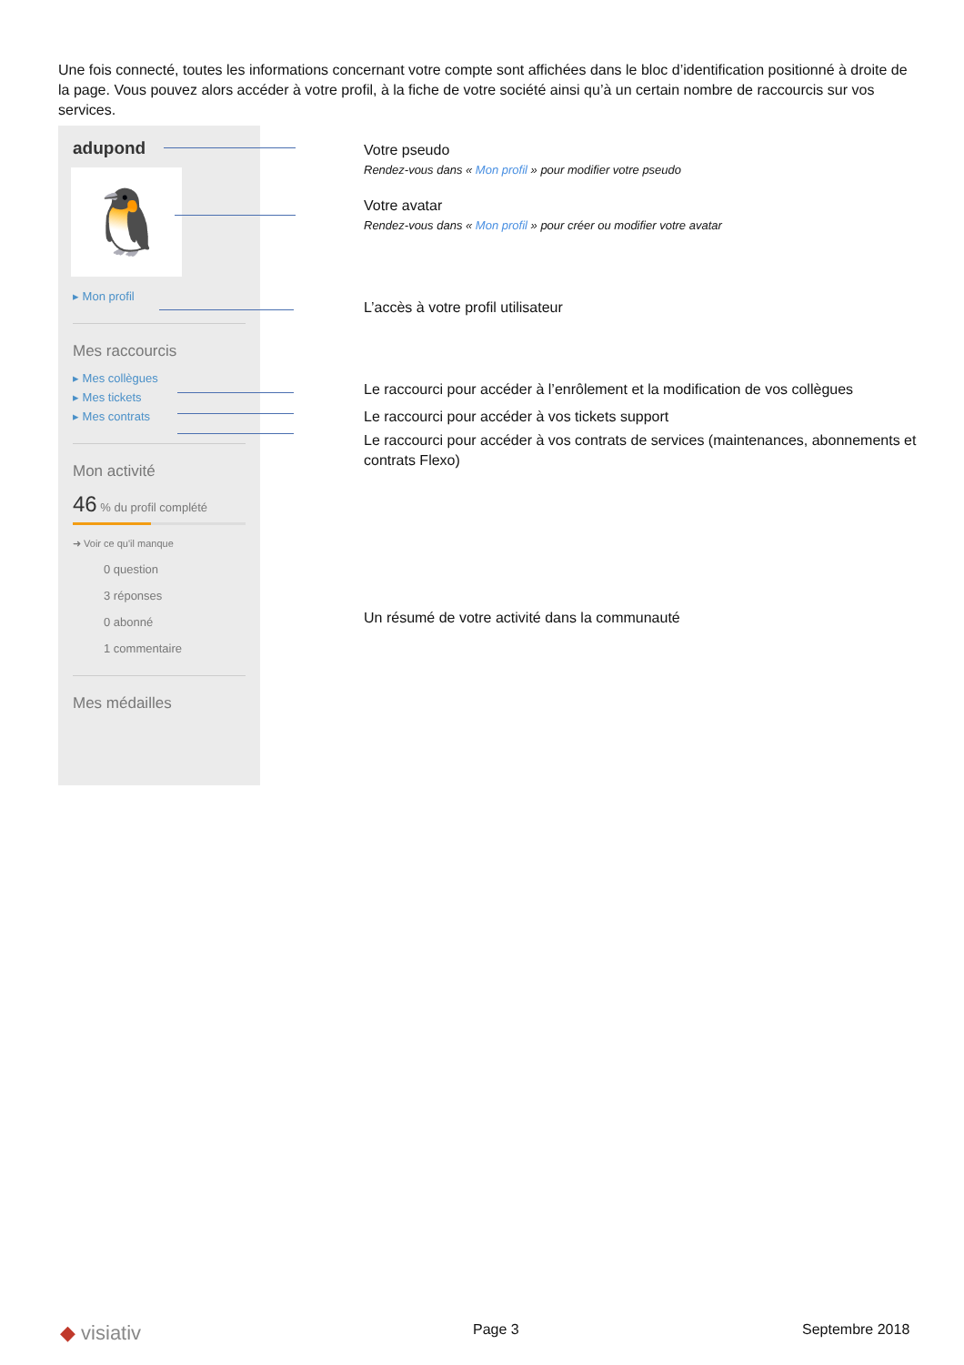Une fois connecté, toutes les informations concernant votre compte sont affichées dans le bloc d’identification positionné à droite de la page. Vous pouvez alors accéder à votre profil, à la fiche de votre société ainsi qu’à un certain nombre de raccourcis sur vos services.
adupond
🐧
▸ Mon profil
Mes raccourcis
▸ Mes collègues
▸ Mes tickets
▸ Mes contrats
Mon activité
46 % du profil complété
➜ Voir ce qu'il manque
0 question
3 réponses
0 abonné
1 commentaire
Mes médailles
Votre pseudo
Rendez-vous dans « Mon profil » pour modifier votre pseudo
Votre avatar
Rendez-vous dans « Mon profil » pour créer ou modifier votre avatar
L’accès à votre profil utilisateur
Le raccourci pour accéder à l’enrôlement et la modification de vos collègues
Le raccourci pour accéder à vos tickets support
Le raccourci pour accéder à vos contrats de services (maintenances, abonnements et contrats Flexo)
Un résumé de votre activité dans la communauté
◆ visiativ Page 3 Septembre 2018